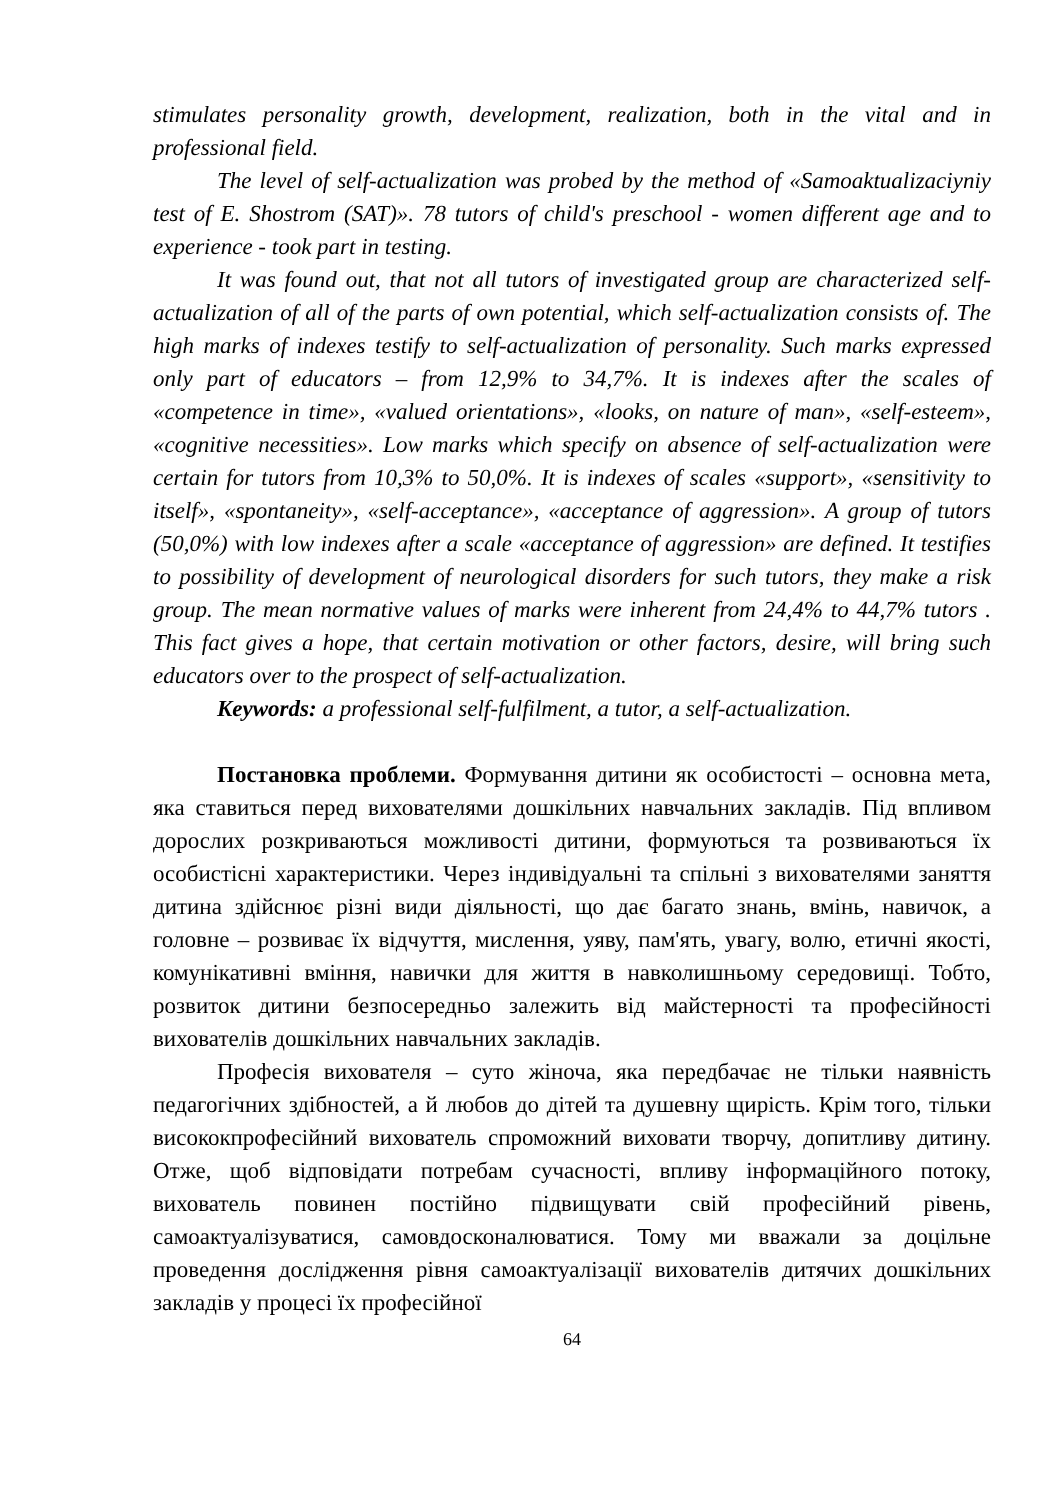stimulates personality growth, development, realization, both in the vital and in professional field.
The level of self-actualization was probed by the method of «Samoaktualizaciyniy test of E. Shostrom (SAT)». 78 tutors of child's preschool - women different age and to experience - took part in testing.
It was found out, that not all tutors of investigated group are characterized self-actualization of all of the parts of own potential, which self-actualization consists of. The high marks of indexes testify to self-actualization of personality. Such marks expressed only part of educators – from 12,9% to 34,7%. It is indexes after the scales of «competence in time», «valued orientations», «looks, on nature of man», «self-esteem», «cognitive necessities». Low marks which specify on absence of self-actualization were certain for tutors from 10,3% to 50,0%. It is indexes of scales «support», «sensitivity to itself», «spontaneity», «self-acceptance», «acceptance of aggression». A group of tutors (50,0%) with low indexes after a scale «acceptance of aggression» are defined. It testifies to possibility of development of neurological disorders for such tutors, they make a risk group. The mean normative values of marks were inherent from 24,4% to 44,7% tutors . This fact gives a hope, that certain motivation or other factors, desire, will bring such educators over to the prospect of self-actualization.
Keywords: a professional self-fulfilment, a tutor, a self-actualization.
Постановка проблеми. Формування дитини як особистості – основна мета, яка ставиться перед вихователями дошкільних навчальних закладів. Під впливом дорослих розкриваються можливості дитини, формуються та розвиваються їх особистісні характеристики. Через індивідуальні та спільні з вихователями заняття дитина здійснює різні види діяльності, що дає багато знань, вмінь, навичок, а головне – розвиває їх відчуття, мислення, уяву, пам'ять, увагу, волю, етичні якості, комунікативні вміння, навички для життя в навколишньому середовищі. Тобто, розвиток дитини безпосередньо залежить від майстерності та професійності вихователів дошкільних навчальних закладів.
Професія вихователя – суто жіноча, яка передбачає не тільки наявність педагогічних здібностей, а й любов до дітей та душевну щирість. Крім того, тільки висококпрофесійний вихователь спроможний виховати творчу, допитливу дитину. Отже, щоб відповідати потребам сучасності, впливу інформаційного потоку, вихователь повинен постійно підвищувати свій професійний рівень, самоактуалізуватися, самовдосконалюватися. Тому ми вважали за доцільне проведення дослідження рівня самоактуалізації вихователів дитячих дошкільних закладів у процесі їх професійної
64